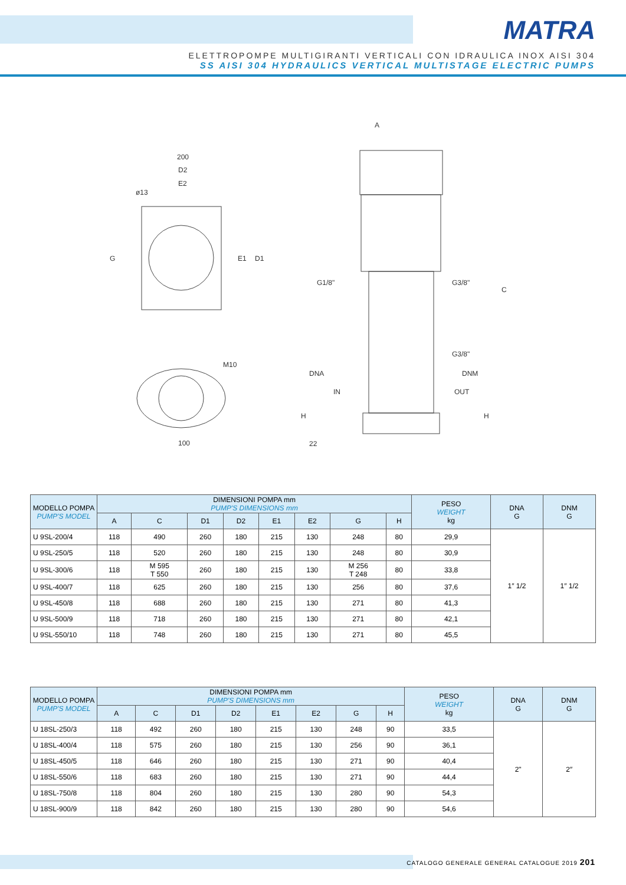MATRA
ELETTROPOMPE MULTIGIRANTI VERTICALI CON IDRAULICA INOX AISI 304
SS AISI 304 HYDRAULICS VERTICAL MULTISTAGE ELECTRIC PUMPS
200
D2
E2
ø13
G
E1
D1
M10
100
A
G1/8"
G3/8"
C
G3/8"
DNA
DNM
IN
OUT
H
H
22
| MODELLO POMPA PUMP'S MODEL | DIMENSIONI POMPA mm PUMP'S DIMENSIONS mm | | | | | | | | PESO WEIGHT kg | DNA G | DNM G |
| --- | --- | --- | --- | --- | --- | --- | --- | --- | --- | --- | --- |
| | A | C | D1 | D2 | E1 | E2 | G | H | | | |
| U 9SL-200/4 | 118 | 490 | 260 | 180 | 215 | 130 | 248 | 80 | 29,9 | 1″ 1/2 | 1″ 1/2 |
| U 9SL-250/5 | 118 | 520 | 260 | 180 | 215 | 130 | 248 | 80 | 30,9 | | |
| U 9SL-300/6 | 118 | M 595 T 550 | 260 | 180 | 215 | 130 | M 256 T 248 | 80 | 33,8 | | |
| U 9SL-400/7 | 118 | 625 | 260 | 180 | 215 | 130 | 256 | 80 | 37,6 | | |
| U 9SL-450/8 | 118 | 688 | 260 | 180 | 215 | 130 | 271 | 80 | 41,3 | | |
| U 9SL-500/9 | 118 | 718 | 260 | 180 | 215 | 130 | 271 | 80 | 42,1 | | |
| U 9SL-550/10 | 118 | 748 | 260 | 180 | 215 | 130 | 271 | 80 | 45,5 | | |
| MODELLO POMPA PUMP'S MODEL | DIMENSIONI POMPA mm PUMP'S DIMENSIONS mm | | | | | | | | PESO WEIGHT kg | DNA G | DNM G |
| --- | --- | --- | --- | --- | --- | --- | --- | --- | --- | --- | --- |
| | A | C | D1 | D2 | E1 | E2 | G | H | | | |
| U 18SL-250/3 | 118 | 492 | 260 | 180 | 215 | 130 | 248 | 90 | 33,5 | 2" | 2″ |
| U 18SL-400/4 | 118 | 575 | 260 | 180 | 215 | 130 | 256 | 90 | 36,1 | | |
| U 18SL-450/5 | 118 | 646 | 260 | 180 | 215 | 130 | 271 | 90 | 40,4 | | |
| U 18SL-550/6 | 118 | 683 | 260 | 180 | 215 | 130 | 271 | 90 | 44,4 | | |
| U 18SL-750/8 | 118 | 804 | 260 | 180 | 215 | 130 | 280 | 90 | 54,3 | | |
| U 18SL-900/9 | 118 | 842 | 260 | 180 | 215 | 130 | 280 | 90 | 54,6 | | |
CATALOGO GENERALE GENERAL CATALOGUE 2019 201